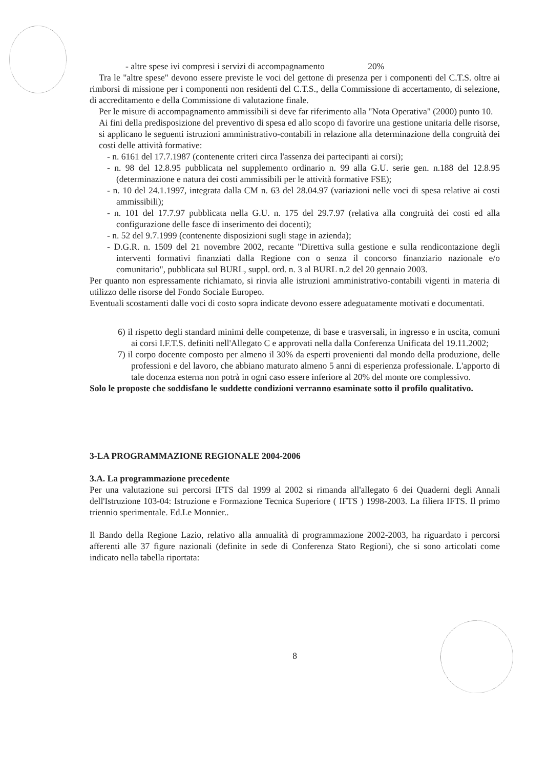- altre spese ivi compresi i servizi di accompagnamento 20%
Tra le "altre spese" devono essere previste le voci del gettone di presenza per i componenti del C.T.S. oltre ai rimborsi di missione per i componenti non residenti del C.T.S., della Commissione di accertamento, di selezione, di accreditamento e della Commissione di valutazione finale.
Per le misure di accompagnamento ammissibili si deve far riferimento alla "Nota Operativa" (2000) punto 10.
Ai fini della predisposizione del preventivo di spesa ed allo scopo di favorire una gestione unitaria delle risorse, si applicano le seguenti istruzioni amministrativo-contabili in relazione alla determinazione della congruità dei costi delle attività formative:
- n. 6161 del 17.7.1987 (contenente criteri circa l'assenza dei partecipanti ai corsi);
- n. 98 del 12.8.95 pubblicata nel supplemento ordinario n. 99 alla G.U. serie gen. n.188 del 12.8.95 (determinazione e natura dei costi ammissibili per le attività formative FSE);
- n. 10 del 24.1.1997, integrata dalla CM n. 63 del 28.04.97 (variazioni nelle voci di spesa relative ai costi ammissibili);
- n. 101 del 17.7.97 pubblicata nella G.U. n. 175 del 29.7.97 (relativa alla congruità dei costi ed alla configurazione delle fasce di inserimento dei docenti);
- n. 52 del 9.7.1999 (contenente disposizioni sugli stage in azienda);
- D.G.R. n. 1509 del 21 novembre 2002, recante "Direttiva sulla gestione e sulla rendicontazione degli interventi formativi finanziati dalla Regione con o senza il concorso finanziario nazionale e/o comunitario", pubblicata sul BURL, suppl. ord. n. 3 al BURL n.2 del 20 gennaio 2003.
Per quanto non espressamente richiamato, si rinvia alle istruzioni amministrativo-contabili vigenti in materia di utilizzo delle risorse del Fondo Sociale Europeo.
Eventuali scostamenti dalle voci di costo sopra indicate devono essere adeguatamente motivati e documentati.
6) il rispetto degli standard minimi delle competenze, di base e trasversali, in ingresso e in uscita, comuni ai corsi I.F.T.S. definiti nell'Allegato C e approvati nella dalla Conferenza Unificata del 19.11.2002;
7) il corpo docente composto per almeno il 30% da esperti provenienti dal mondo della produzione, delle professioni e del lavoro, che abbiano maturato almeno 5 anni di esperienza professionale. L'apporto di tale docenza esterna non potrà in ogni caso essere inferiore al 20% del monte ore complessivo.
Solo le proposte che soddisfano le suddette condizioni verranno esaminate sotto il profilo qualitativo.
3-LA PROGRAMMAZIONE REGIONALE 2004-2006
3.A. La programmazione precedente
Per una valutazione sui percorsi IFTS dal 1999 al 2002 si rimanda all'allegato 6 dei Quaderni degli Annali dell'Istruzione 103-04: Istruzione e Formazione Tecnica Superiore ( IFTS ) 1998-2003. La filiera IFTS. Il primo triennio sperimentale. Ed.Le Monnier..
Il Bando della Regione Lazio, relativo alla annualità di programmazione 2002-2003, ha riguardato i percorsi afferenti alle 37 figure nazionali (definite in sede di Conferenza Stato Regioni), che si sono articolati come indicato nella tabella riportata:
8